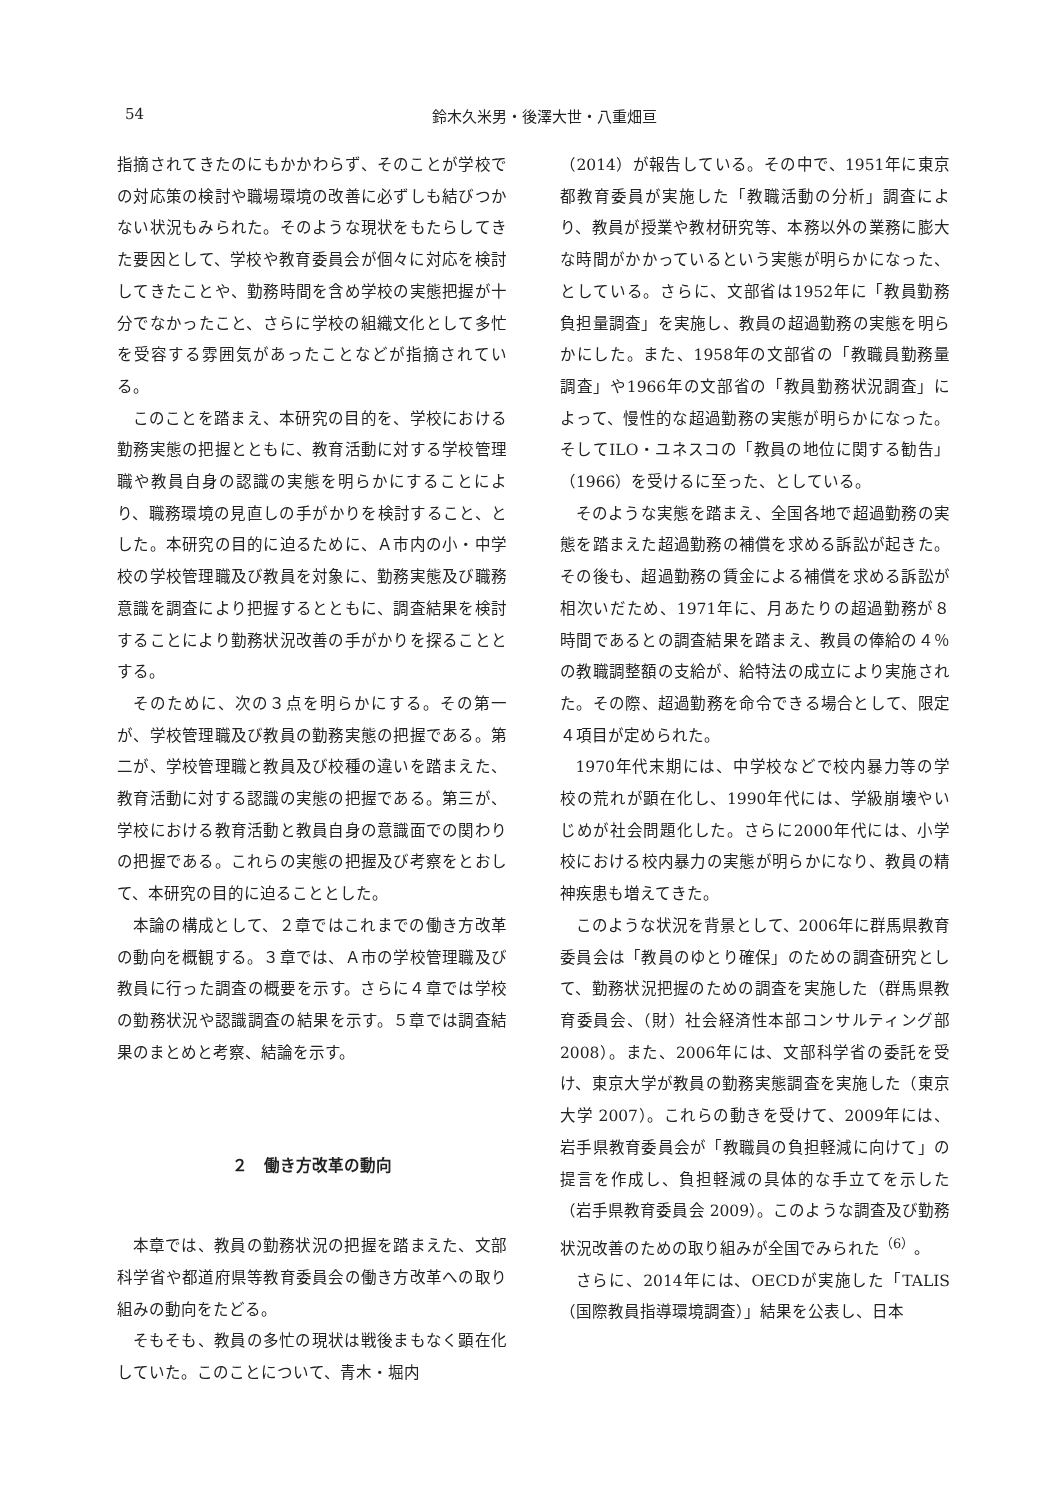54
鈴木久米男・後澤大世・八重畑亘
指摘されてきたのにもかかわらず、そのことが学校での対応策の検討や職場環境の改善に必ずしも結びつかない状況もみられた。そのような現状をもたらしてきた要因として、学校や教育委員会が個々に対応を検討してきたことや、勤務時間を含め学校の実態把握が十分でなかったこと、さらに学校の組織文化として多忙を受容する雰囲気があったことなどが指摘されている。
このことを踏まえ、本研究の目的を、学校における勤務実態の把握とともに、教育活動に対する学校管理職や教員自身の認識の実態を明らかにすることにより、職務環境の見直しの手がかりを検討すること、とした。本研究の目的に迫るために、Ａ市内の小・中学校の学校管理職及び教員を対象に、勤務実態及び職務意識を調査により把握するとともに、調査結果を検討することにより勤務状況改善の手がかりを探ることとする。
そのために、次の３点を明らかにする。その第一が、学校管理職及び教員の勤務実態の把握である。第二が、学校管理職と教員及び校種の違いを踏まえた、教育活動に対する認識の実態の把握である。第三が、学校における教育活動と教員自身の意識面での関わりの把握である。これらの実態の把握及び考察をとおして、本研究の目的に迫ることとした。
本論の構成として、２章ではこれまでの働き方改革の動向を概観する。３章では、Ａ市の学校管理職及び教員に行った調査の概要を示す。さらに４章では学校の勤務状況や認識調査の結果を示す。５章では調査結果のまとめと考察、結論を示す。
２　働き方改革の動向
本章では、教員の勤務状況の把握を踏まえた、文部科学省や都道府県等教育委員会の働き方改革への取り組みの動向をたどる。
そもそも、教員の多忙の現状は戦後まもなく顕在化していた。このことについて、青木・堀内
（2014）が報告している。その中で、1951年に東京都教育委員が実施した「教職活動の分析」調査により、教員が授業や教材研究等、本務以外の業務に膨大な時間がかかっているという実態が明らかになった、としている。さらに、文部省は1952年に「教員勤務負担量調査」を実施し、教員の超過勤務の実態を明らかにした。また、1958年の文部省の「教職員勤務量調査」や1966年の文部省の「教員勤務状況調査」によって、慢性的な超過勤務の実態が明らかになった。そしてILO・ユネスコの「教員の地位に関する勧告」（1966）を受けるに至った、としている。
そのような実態を踏まえ、全国各地で超過勤務の実態を踏まえた超過勤務の補償を求める訴訟が起きた。その後も、超過勤務の賃金による補償を求める訴訟が相次いだため、1971年に、月あたりの超過勤務が８時間であるとの調査結果を踏まえ、教員の俸給の４％の教職調整額の支給が、給特法の成立により実施された。その際、超過勤務を命令できる場合として、限定４項目が定められた。
1970年代末期には、中学校などで校内暴力等の学校の荒れが顕在化し、1990年代には、学級崩壊やいじめが社会問題化した。さらに2000年代には、小学校における校内暴力の実態が明らかになり、教員の精神疾患も増えてきた。
このような状況を背景として、2006年に群馬県教育委員会は「教員のゆとり確保」のための調査研究として、勤務状況把握のための調査を実施した（群馬県教育委員会、（財）社会経済性本部コンサルティング部 2008）。また、2006年には、文部科学省の委託を受け、東京大学が教員の勤務実態調査を実施した（東京大学 2007）。これらの動きを受けて、2009年には、岩手県教育委員会が「教職員の負担軽減に向けて」の提言を作成し、負担軽減の具体的な手立てを示した（岩手県教育委員会 2009）。このような調査及び勤務状況改善のための取り組みが全国でみられた<sup>（6）</sup>。
さらに、2014年には、OECDが実施した「TALIS（国際教員指導環境調査）」結果を公表し、日本